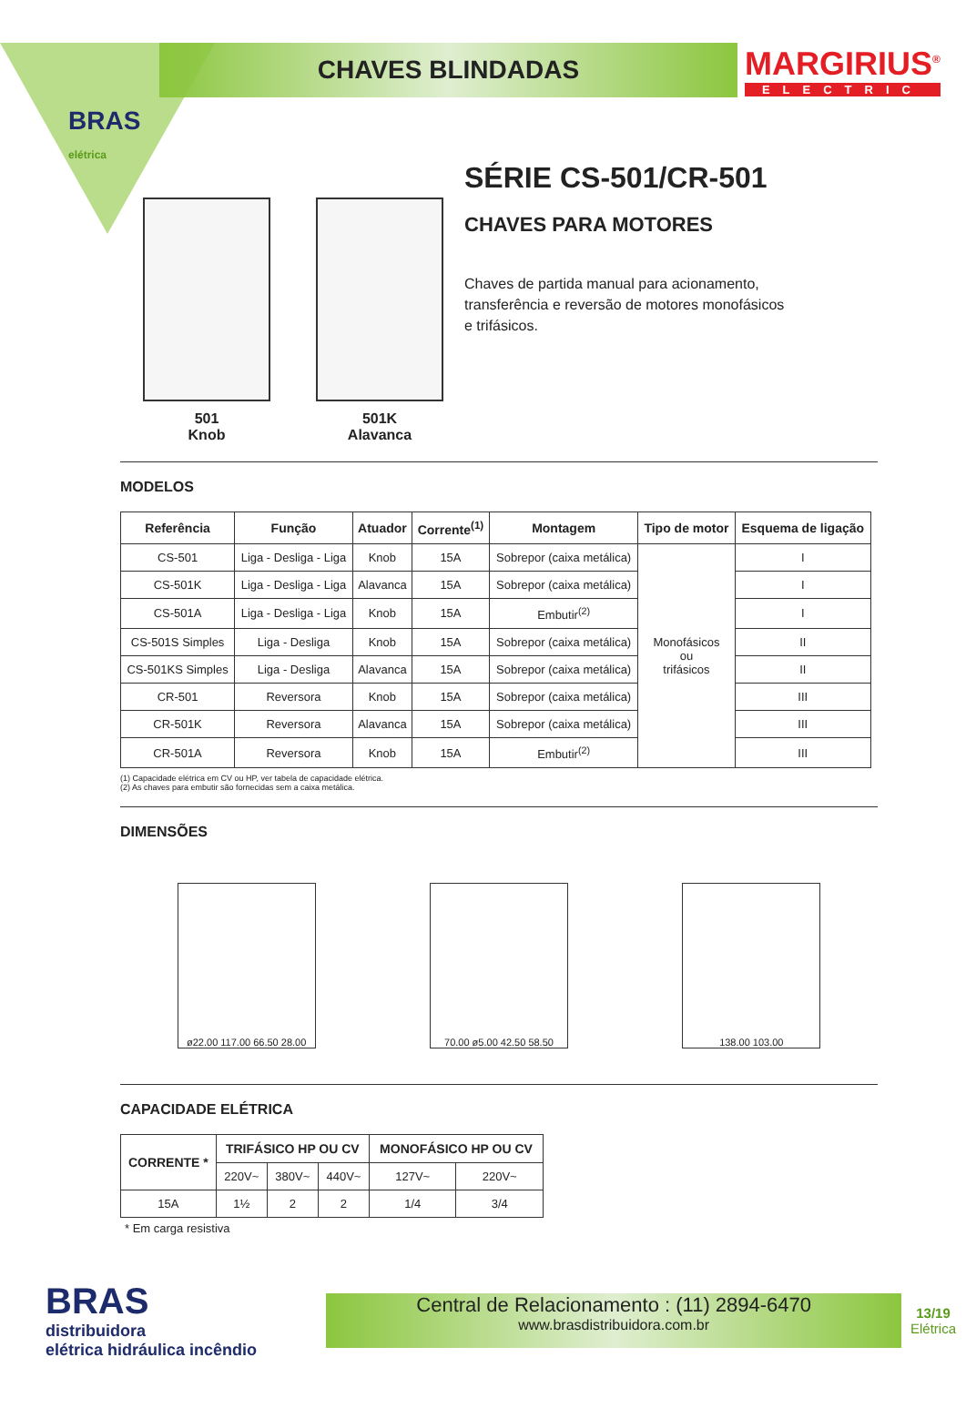BRAS
elétrica
CHAVES BLINDADAS
MARGIRIUS<sup>®</sup>
ELECTRIC
501
Knob
501K
Alavanca
SÉRIE CS-501/CR-501
CHAVES PARA MOTORES
Chaves de partida manual para acionamento,
transferência e reversão de motores monofásicos
e trifásicos.
MODELOS
| Referência | Função | Atuador | Corrente<sup>(1)</sup> | Montagem | Tipo de motor | Esquema de ligação |
| --- | --- | --- | --- | --- | --- | --- |
| CS-501 | Liga - Desliga - Liga | Knob | 15A | Sobrepor (caixa metálica) | Monofásicos ou trifásicos | I |
| CS-501K | Liga - Desliga - Liga | Alavanca | 15A | Sobrepor (caixa metálica) | | I |
| CS-501A | Liga - Desliga - Liga | Knob | 15A | Embutir<sup>(2)</sup> | | I |
| CS-501S Simples | Liga - Desliga | Knob | 15A | Sobrepor (caixa metálica) | | II |
| CS-501KS Simples | Liga - Desliga | Alavanca | 15A | Sobrepor (caixa metálica) | | II |
| CR-501 | Reversora | Knob | 15A | Sobrepor (caixa metálica) | | III |
| CR-501K | Reversora | Alavanca | 15A | Sobrepor (caixa metálica) | | III |
| CR-501A | Reversora | Knob | 15A | Embutir<sup>(2)</sup> | | III |
(1) Capacidade elétrica em CV ou HP, ver tabela de capacidade elétrica.
(2) As chaves para embutir são fornecidas sem a caixa metálica.
DIMENSÕES
ø22.00 117.00 66.50 28.00
70.00 ø5.00 42.50 58.50
138.00 103.00
CAPACIDADE ELÉTRICA
| CORRENTE * | TRIFÁSICO HP OU CV | | | MONOFÁSICO HP OU CV | |
| --- | --- | --- | --- | --- | --- |
| | 220V~ | 380V~ | 440V~ | 127V~ | 220V~ |
| 15A | 1½ | 2 | 2 | 1/4 | 3/4 |
* Em carga resistiva
BRAS
distribuidora
elétrica hidráulica incêndio
Central de Relacionamento : (11) 2894-6470
www.brasdistribuidora.com.br
13/19
Elétrica